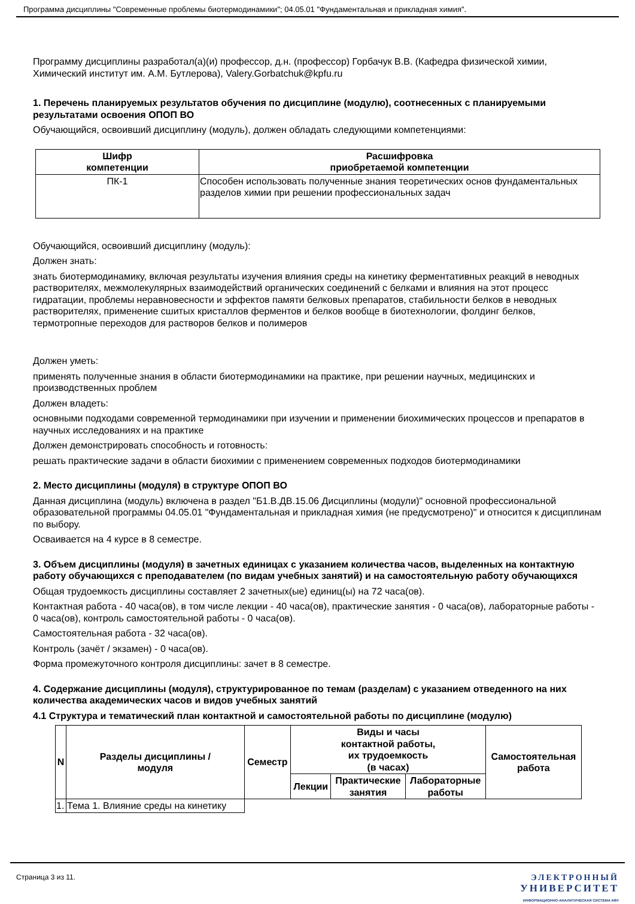Программа дисциплины "Современные проблемы биотермодинамики"; 04.05.01 "Фундаментальная и прикладная химия".
Программу дисциплины разработал(а)(и) профессор, д.н. (профессор) Горбачук В.В. (Кафедра физической химии, Химический институт им. А.М. Бутлерова), Valery.Gorbatchuk@kpfu.ru
1. Перечень планируемых результатов обучения по дисциплине (модулю), соотнесенных с планируемыми результатами освоения ОПОП ВО
Обучающийся, освоивший дисциплину (модуль), должен обладать следующими компетенциями:
| Шифр компетенции | Расшифровка приобретаемой компетенции |
| --- | --- |
| ПК-1 | Способен использовать полученные знания теоретических основ фундаментальных разделов химии при решении профессиональных задач |
Обучающийся, освоивший дисциплину (модуль):
Должен знать:
знать биотермодинамику, включая результаты изучения влияния среды на кинетику ферментативных реакций в неводных растворителях, межмолекулярных взаимодействий органических соединений с белками и влияния на этот процесс гидратации, проблемы неравновесности и эффектов памяти белковых препаратов, стабильности белков в неводных растворителях, применение сшитых кристаллов ферментов и белков вообще в биотехнологии, фолдинг белков, термотропные переходов для растворов белков и полимеров
Должен уметь:
применять полученные знания в области биотермодинамики на практике, при решении научных, медицинских и производственных проблем
Должен владеть:
основными подходами современной термодинамики при изучении и применении биохимических процессов и препаратов в научных исследованиях и на практике
Должен демонстрировать способность и готовность:
решать практические задачи в области биохимии с применением современных подходов биотермодинамики
2. Место дисциплины (модуля) в структуре ОПОП ВО
Данная дисциплина (модуль) включена в раздел "Б1.В.ДВ.15.06 Дисциплины (модули)" основной профессиональной образовательной программы 04.05.01 "Фундаментальная и прикладная химия (не предусмотрено)" и относится к дисциплинам по выбору.
Осваивается на 4 курсе в 8 семестре.
3. Объем дисциплины (модуля) в зачетных единицах с указанием количества часов, выделенных на контактную работу обучающихся с преподавателем (по видам учебных занятий) и на самостоятельную работу обучающихся
Общая трудоемкость дисциплины составляет 2 зачетных(ые) единиц(ы) на 72 часа(ов).
Контактная работа - 40 часа(ов), в том числе лекции - 40 часа(ов), практические занятия - 0 часа(ов), лабораторные работы - 0 часа(ов), контроль самостоятельной работы - 0 часа(ов).
Самостоятельная работа - 32 часа(ов).
Контроль (зачёт / экзамен) - 0 часа(ов).
Форма промежуточного контроля дисциплины: зачет в 8 семестре.
4. Содержание дисциплины (модуля), структурированное по темам (разделам) с указанием отведенного на них количества академических часов и видов учебных занятий
4.1 Структура и тематический план контактной и самостоятельной работы по дисциплине (модулю)
| N | Разделы дисциплины / модуля | Семестр | Виды и часы контактной работы, их трудоемкость (в часах) | | | Самостоятельная работа |
| --- | --- | --- | --- | --- | --- | --- |
| | | | Лекции | Практические занятия | Лабораторные работы | |
| 1. | Тема 1. Влияние среды на кинетику | | | | | |
Страница 3 из 11.
ЭЛЕКТРОННЫЙ
УНИВЕРСИТЕТ
ИНФОРМАЦИОННО-АНАЛИТИЧЕСКАЯ СИСТЕМА КФУ